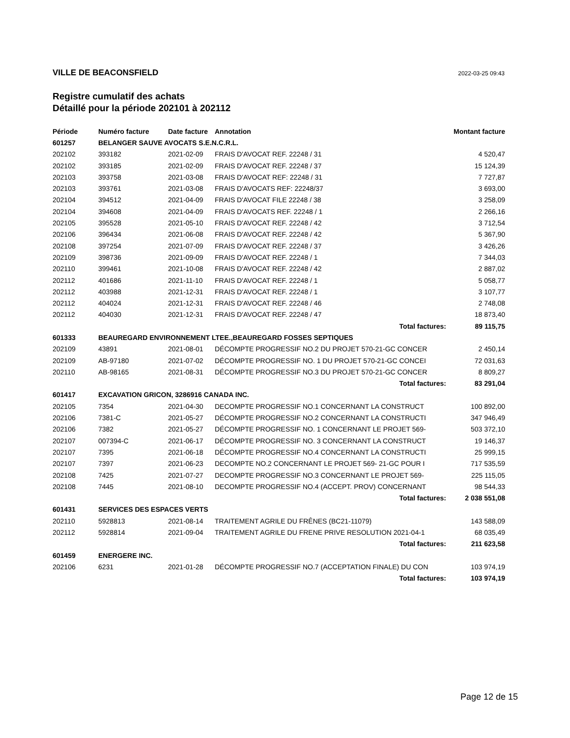VILLE DE BEACONSFIELD 2022-03-25 09:43
Registre cumulatif des achats
Détaillé pour la période 202101 à 202112
| Période | Numéro facture | Date facture | Annotation | Montant facture |
| --- | --- | --- | --- | --- |
| 601257 | BELANGER SAUVE AVOCATS S.E.N.C.R.L. | | | |
| 202102 | 393182 | 2021-02-09 | FRAIS D'AVOCAT REF. 22248 / 31 | 4 520,47 |
| 202102 | 393185 | 2021-02-09 | FRAIS D'AVOCAT REF. 22248 / 37 | 15 124,39 |
| 202103 | 393758 | 2021-03-08 | FRAIS D'AVOCAT REF: 22248 / 31 | 7 727,87 |
| 202103 | 393761 | 2021-03-08 | FRAIS D'AVOCATS REF: 22248/37 | 3 693,00 |
| 202104 | 394512 | 2021-04-09 | FRAIS D'AVOCAT FILE 22248 / 38 | 3 258,09 |
| 202104 | 394608 | 2021-04-09 | FRAIS D'AVOCATS REF. 22248 / 1 | 2 266,16 |
| 202105 | 395528 | 2021-05-10 | FRAIS D'AVOCAT REF. 22248 / 42 | 3 712,54 |
| 202106 | 396434 | 2021-06-08 | FRAIS D'AVOCAT REF. 22248 / 42 | 5 367,90 |
| 202108 | 397254 | 2021-07-09 | FRAIS D'AVOCAT REF. 22248 / 37 | 3 426,26 |
| 202109 | 398736 | 2021-09-09 | FRAIS D'AVOCAT REF. 22248 / 1 | 7 344,03 |
| 202110 | 399461 | 2021-10-08 | FRAIS D'AVOCAT REF. 22248 / 42 | 2 887,02 |
| 202112 | 401686 | 2021-11-10 | FRAIS D'AVOCAT REF. 22248 / 1 | 5 058,77 |
| 202112 | 403988 | 2021-12-31 | FRAIS D'AVOCAT REF. 22248 / 1 | 3 107,77 |
| 202112 | 404024 | 2021-12-31 | FRAIS D'AVOCAT REF. 22248 / 46 | 2 748,08 |
| 202112 | 404030 | 2021-12-31 | FRAIS D'AVOCAT REF. 22248 / 47 | 18 873,40 |
| | | | Total factures: | 89 115,75 |
| 601333 | BEAUREGARD ENVIRONNEMENT LTEE.,BEAUREGARD FOSSES SEPTIQUES | | | |
| 202109 | 43891 | 2021-08-01 | DÉCOMPTE PROGRESSIF NO.2 DU PROJET 570-21-GC CONCER | 2 450,14 |
| 202109 | AB-97180 | 2021-07-02 | DÉCOMPTE PROGRESSIF NO. 1 DU PROJET 570-21-GC CONCEI | 72 031,63 |
| 202110 | AB-98165 | 2021-08-31 | DÉCOMPTE PROGRESSIF NO.3 DU PROJET 570-21-GC CONCER | 8 809,27 |
| | | | Total factures: | 83 291,04 |
| 601417 | EXCAVATION GRICON, 3286916 CANADA INC. | | | |
| 202105 | 7354 | 2021-04-30 | DECOMPTE PROGRESSIF NO.1 CONCERNANT LA CONSTRUCT | 100 892,00 |
| 202106 | 7381-C | 2021-05-27 | DÉCOMPTE PROGRESSIF NO.2 CONCERNANT LA CONSTRUCTI | 347 946,49 |
| 202106 | 7382 | 2021-05-27 | DÉCOMPTE PROGRESSIF NO. 1 CONCERNANT LE PROJET 569- | 503 372,10 |
| 202107 | 007394-C | 2021-06-17 | DÉCOMPTE PROGRESSIF NO. 3 CONCERNANT LA CONSTRUCT | 19 146,37 |
| 202107 | 7395 | 2021-06-18 | DÉCOMPTE PROGRESSIF NO.4 CONCERNANT LA CONSTRUCTI | 25 999,15 |
| 202107 | 7397 | 2021-06-23 | DECOMPTE NO.2 CONCERNANT LE PROJET 569- 21-GC POUR I | 717 535,59 |
| 202108 | 7425 | 2021-07-27 | DECOMPTE PROGRESSIF NO.3 CONCERNANT LE PROJET 569- | 225 115,05 |
| 202108 | 7445 | 2021-08-10 | DECOMPTE PROGRESSIF NO.4 (ACCEPT. PROV) CONCERNANT | 98 544,33 |
| | | | Total factures: | 2 038 551,08 |
| 601431 | SERVICES DES ESPACES VERTS | | | |
| 202110 | 5928813 | 2021-08-14 | TRAITEMENT AGRILE DU FRÊNES (BC21-11079) | 143 588,09 |
| 202112 | 5928814 | 2021-09-04 | TRAITEMENT AGRILE DU FRENE PRIVE RESOLUTION 2021-04-1 | 68 035,49 |
| | | | Total factures: | 211 623,58 |
| 601459 | ENERGERE INC. | | | |
| 202106 | 6231 | 2021-01-28 | DÉCOMPTE PROGRESSIF NO.7 (ACCEPTATION FINALE) DU CON | 103 974,19 |
| | | | Total factures: | 103 974,19 |
Page 12 de 15